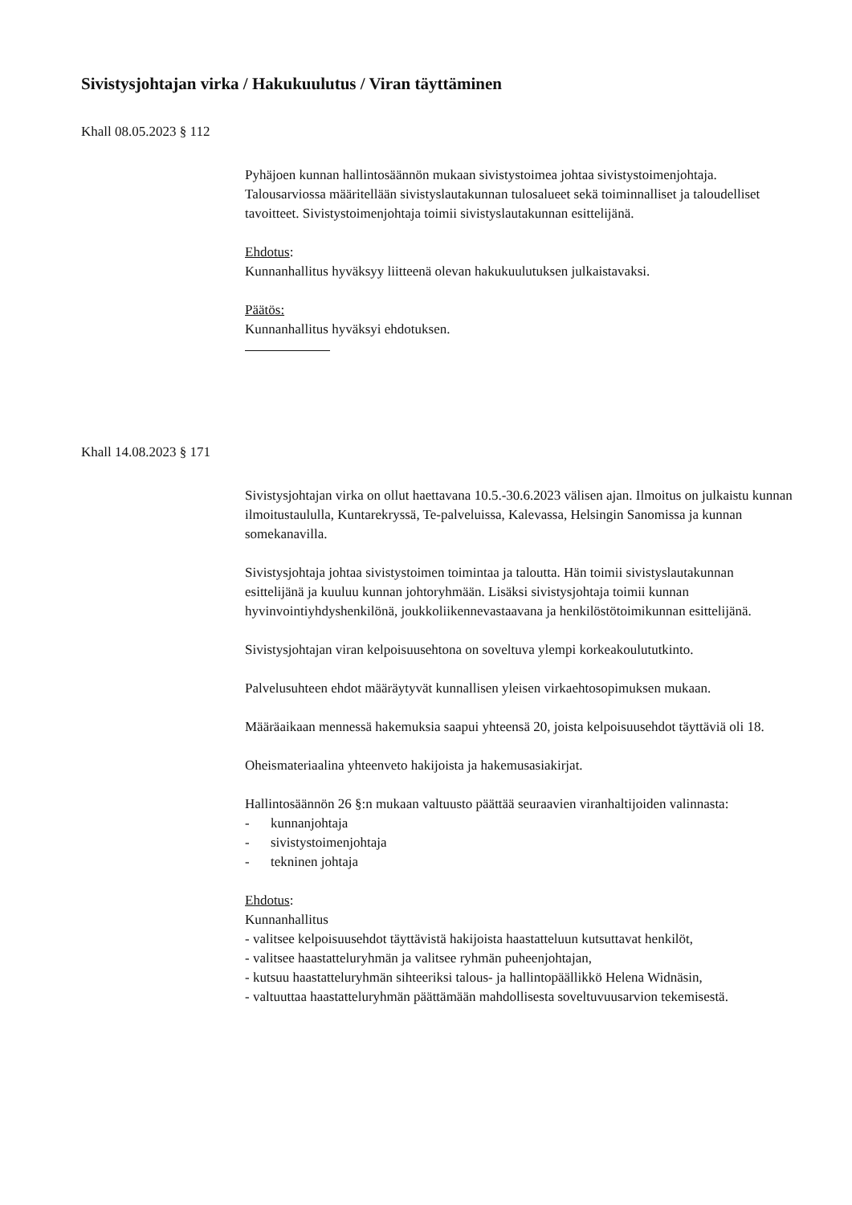Sivistysjohtajan virka / Hakukuulutus / Viran täyttäminen
Khall 08.05.2023 § 112
Pyhäjoen kunnan hallintosäännön mukaan sivistystoimea johtaa sivistystoimenjohtaja. Talousarviossa määritellään sivistyslautakunnan tulosalueet sekä toiminnalliset ja taloudelliset tavoitteet. Sivistystoimenjohtaja toimii sivistyslautakunnan esittelijänä.
Ehdotus:
Kunnanhallitus hyväksyy liitteenä olevan hakukuulutuksen julkaistavaksi.
Päätös:
Kunnanhallitus hyväksyi ehdotuksen.
Khall 14.08.2023 § 171
Sivistysjohtajan virka on ollut haettavana 10.5.-30.6.2023 välisen ajan. Ilmoitus on julkaistu kunnan ilmoitustaululla, Kuntarekryssä, Te-palveluissa, Kalevassa, Helsingin Sanomissa ja kunnan somekanavilla.
Sivistysjohtaja johtaa sivistystoimen toimintaa ja taloutta. Hän toimii sivistyslautakunnan esittelijänä ja kuuluu kunnan johtoryhmään. Lisäksi sivistysjohtaja toimii kunnan hyvinvointiyhdyshenkilönä, joukkoliikennevastaavana ja henkilöstötoimikunnan esittelijänä.
Sivistysjohtajan viran kelpoisuusehtona on soveltuva ylempi korkeakoulututkinto.
Palvelusuhteen ehdot määräytyvät kunnallisen yleisen virkaehtosopimuksen mukaan.
Määräaikaan mennessä hakemuksia saapui yhteensä 20, joista kelpoisuusehdot täyttäviä oli 18.
Oheismateriaalina yhteenveto hakijoista ja hakemusasiakirjat.
Hallintosäännön 26 §:n mukaan valtuusto päättää seuraavien viranhaltijoiden valinnasta:
- kunnanjohtaja
- sivistystoimenjohtaja
- tekninen johtaja
Ehdotus:
Kunnanhallitus
- valitsee kelpoisuusehdot täyttävistä hakijoista haastatteluun kutsuttavat henkilöt,
- valitsee haastatteluryhmän ja valitsee ryhmän puheenjohtajan,
- kutsuu haastatteluryhmän sihteeriksi talous- ja hallintopäällikkö Helena Widnäsin,
- valtuuttaa haastatteluryhmän päättämään mahdollisesta soveltuvuusarvion tekemisestä.